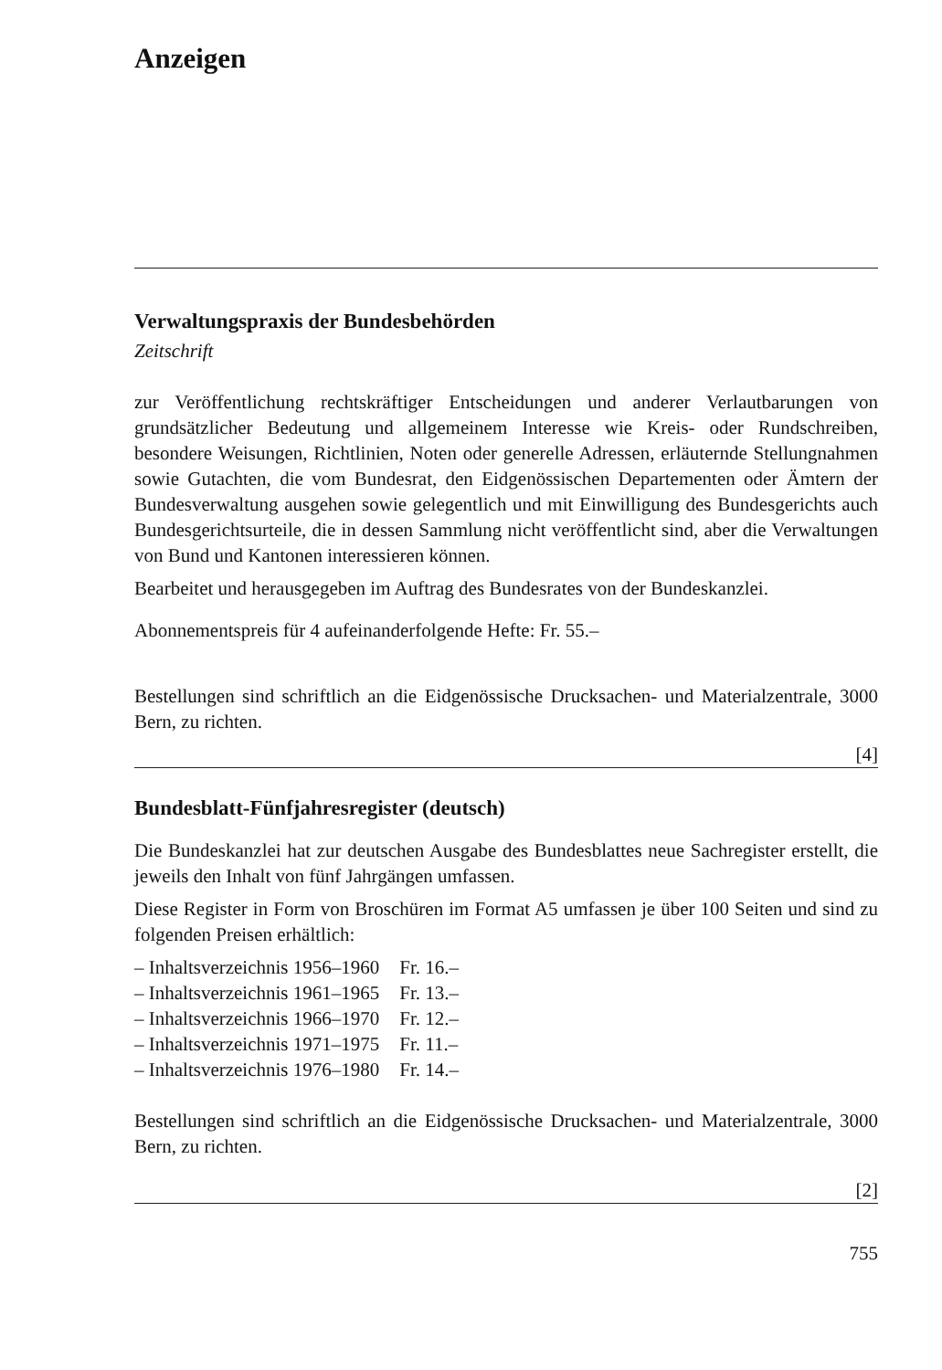Anzeigen
Verwaltungspraxis der Bundesbehörden
Zeitschrift
zur Veröffentlichung rechtskräftiger Entscheidungen und anderer Verlautbarungen von grundsätzlicher Bedeutung und allgemeinem Interesse wie Kreis- oder Rundschreiben, besondere Weisungen, Richtlinien, Noten oder generelle Adressen, erläuternde Stellungnahmen sowie Gutachten, die vom Bundesrat, den Eidgenössischen Departementen oder Ämtern der Bundesverwaltung ausgehen sowie gelegentlich und mit Einwilligung des Bundesgerichts auch Bundesgerichtsurteile, die in dessen Sammlung nicht veröffentlicht sind, aber die Verwaltungen von Bund und Kantonen interessieren können.
Bearbeitet und herausgegeben im Auftrag des Bundesrates von der Bundeskanzlei.
Abonnementspreis für 4 aufeinanderfolgende Hefte: Fr. 55.–
Bestellungen sind schriftlich an die Eidgenössische Drucksachen- und Materialzentrale, 3000 Bern, zu richten.
[4]
Bundesblatt-Fünfjahresregister (deutsch)
Die Bundeskanzlei hat zur deutschen Ausgabe des Bundesblattes neue Sachregister erstellt, die jeweils den Inhalt von fünf Jahrgängen umfassen.
Diese Register in Form von Broschüren im Format A5 umfassen je über 100 Seiten und sind zu folgenden Preisen erhältlich:
| – Inhaltsverzeichnis 1956–1960 | Fr. 16.– |
| – Inhaltsverzeichnis 1961–1965 | Fr. 13.– |
| – Inhaltsverzeichnis 1966–1970 | Fr. 12.– |
| – Inhaltsverzeichnis 1971–1975 | Fr. 11.– |
| – Inhaltsverzeichnis 1976–1980 | Fr. 14.– |
Bestellungen sind schriftlich an die Eidgenössische Drucksachen- und Materialzentrale, 3000 Bern, zu richten.
[2]
755